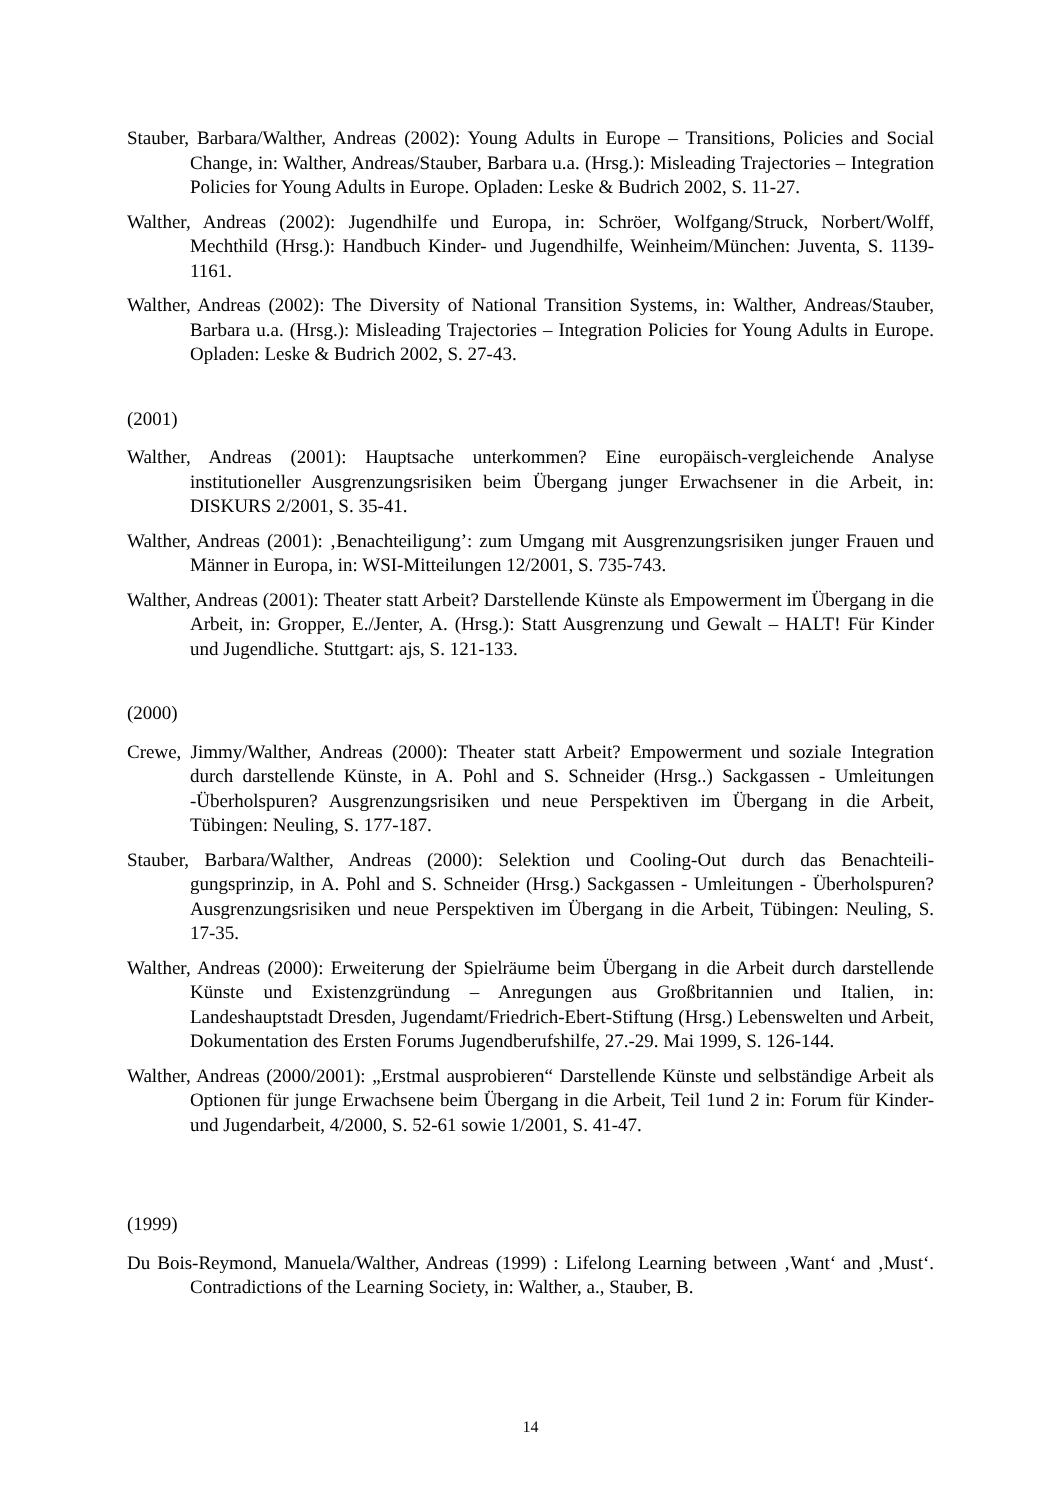Stauber, Barbara/Walther, Andreas (2002): Young Adults in Europe – Transitions, Policies and Social Change, in: Walther, Andreas/Stauber, Barbara u.a. (Hrsg.): Misleading Trajectories – Integration Policies for Young Adults in Europe. Opladen: Leske & Budrich 2002, S. 11-27.
Walther, Andreas (2002): Jugendhilfe und Europa, in: Schröer, Wolfgang/Struck, Norbert/Wolff, Mechthild (Hrsg.): Handbuch Kinder- und Jugendhilfe, Wein­heim/München: Juventa, S. 1139-1161.
Walther, Andreas (2002): The Diversity of National Transition Systems, in: Walther, Andre­as/Stauber, Barbara u.a. (Hrsg.): Misleading Trajectories – Integration Policies for Young Adults in Europe. Opladen: Leske & Budrich 2002, S. 27-43.
(2001)
Walther, Andreas (2001): Hauptsache unterkommen? Eine europäisch-vergleichende Analyse institutioneller Ausgrenzungsrisiken beim Übergang junger Erwachsener in die Arbeit, in: DISKURS 2/2001, S. 35-41.
Walther, Andreas (2001): ‚Benachteiligung’: zum Umgang mit Ausgrenzungsrisiken junger Frauen und Männer in Europa, in: WSI-Mitteilungen 12/2001, S. 735-743.
Walther, Andreas (2001): Theater statt Arbeit? Darstellende Künste als Empowerment im Übergang in die Arbeit, in: Gropper, E./Jenter, A. (Hrsg.): Statt Ausgrenzung und Ge­walt – HALT! Für Kinder und Jugendliche. Stuttgart: ajs, S. 121-133.
(2000)
Crewe, Jimmy/Walther, Andreas (2000): Theater statt Arbeit? Empowerment und soziale In­tegration durch darstellende Künste, in A. Pohl and S. Schneider (Hrsg..) Sackgassen - Umleitungen -Überholspuren? Ausgrenzungsrisiken und neue Perspektiven im Über­gang in die Arbeit, Tübingen: Neuling, S. 177-187.
Stauber, Barbara/Walther, Andreas (2000): Selektion und Cooling-Out durch das Benachteili­gungsprinzip, in A. Pohl and S. Schneider (Hrsg.) Sackgassen - Umleitungen - Überholspuren? Ausgrenzungsrisiken und neue Perspektiven im Übergang in die Ar­beit, Tübingen: Neuling, S. 17-35.
Walther, Andreas (2000): Erweiterung der Spielräume beim Übergang in die Arbeit durch darstellende Künste und Existenzgründung – Anregungen aus Großbritannien und Ita­lien, in: Landeshauptstadt Dresden, Jugendamt/Friedrich-Ebert-Stiftung (Hrsg.) Le­benswelten und Arbeit, Dokumentation des Ersten Forums Jugendberufshilfe, 27.-29. Mai 1999, S. 126-144.
Walther, Andreas (2000/2001): „Erstmal ausprobieren“ Darstellende Künste und selbständige Arbeit als Optionen für junge Erwachsene beim Übergang in die Arbeit, Teil 1und 2 in: Forum für Kinder- und Jugendarbeit, 4/2000, S. 52-61 sowie 1/2001, S. 41-47.
(1999)
Du Bois-Reymond, Manuela/Walther, Andreas (1999) : Lifelong Learning between ‚Want‘ and ‚Must‘. Contradictions of the Learning Society, in: Walther, a., Stauber, B.
14